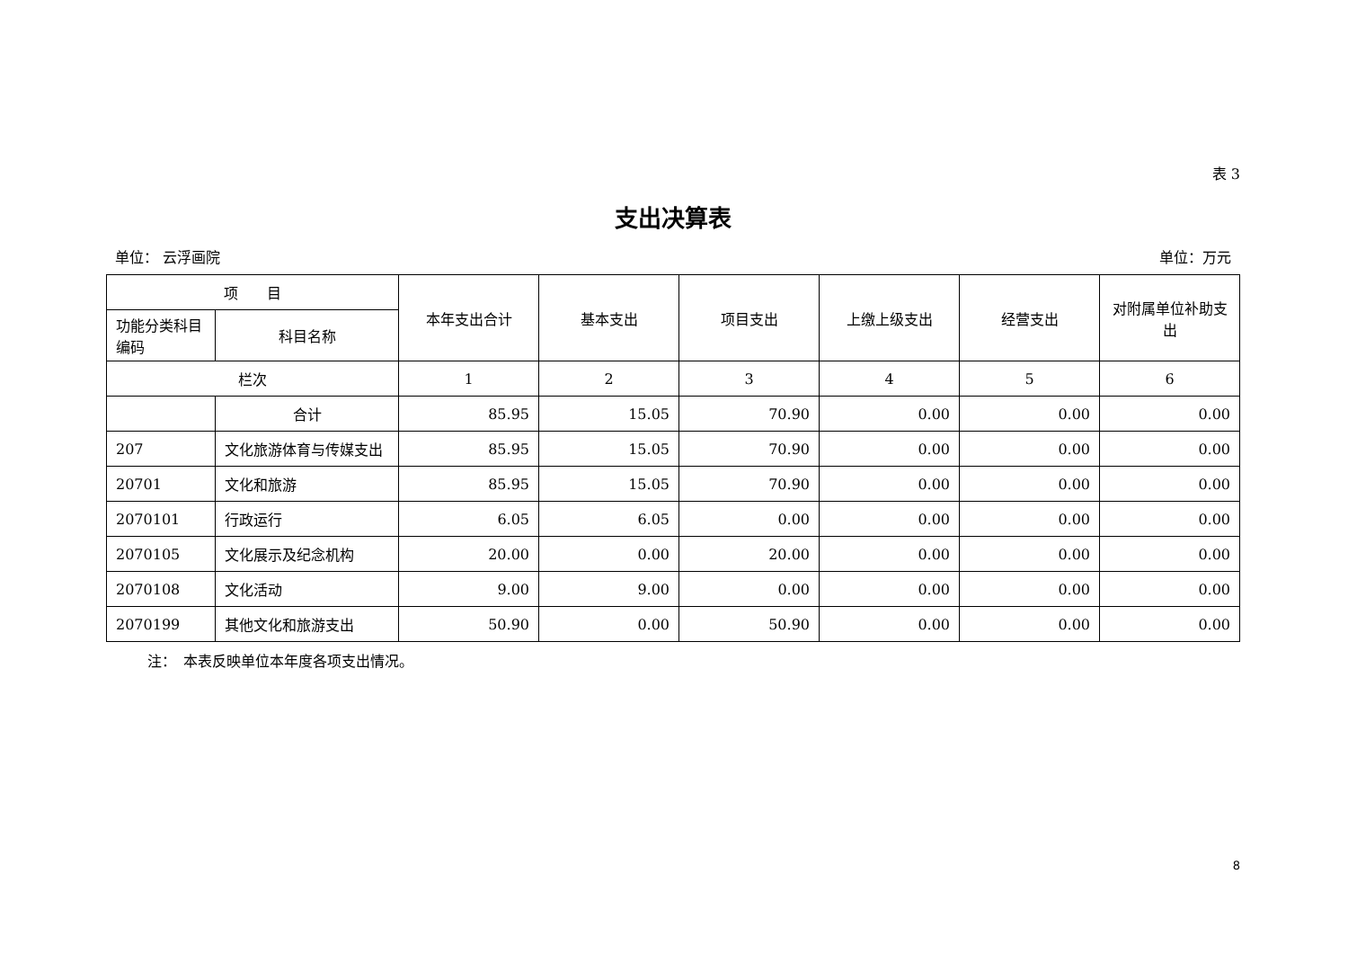表 3
支出决算表
单位： 云浮画院 单位：万元
| 项 目 | | 本年支出合计 | 基本支出 | 项目支出 | 上缴上级支出 | 经营支出 | 对附属单位补助支出 |
| --- | --- | --- | --- | --- | --- | --- | --- |
| 功能分类科目编码 | 科目名称 | | | | | | |
| 栏次 | | 1 | 2 | 3 | 4 | 5 | 6 |
| | 合计 | 85.95 | 15.05 | 70.90 | 0.00 | 0.00 | 0.00 |
| 207 | 文化旅游体育与传媒支出 | 85.95 | 15.05 | 70.90 | 0.00 | 0.00 | 0.00 |
| 20701 | 文化和旅游 | 85.95 | 15.05 | 70.90 | 0.00 | 0.00 | 0.00 |
| 2070101 | 行政运行 | 6.05 | 6.05 | 0.00 | 0.00 | 0.00 | 0.00 |
| 2070105 | 文化展示及纪念机构 | 20.00 | 0.00 | 20.00 | 0.00 | 0.00 | 0.00 |
| 2070108 | 文化活动 | 9.00 | 9.00 | 0.00 | 0.00 | 0.00 | 0.00 |
| 2070199 | 其他文化和旅游支出 | 50.90 | 0.00 | 50.90 | 0.00 | 0.00 | 0.00 |
注：　本表反映单位本年度各项支出情况。
8